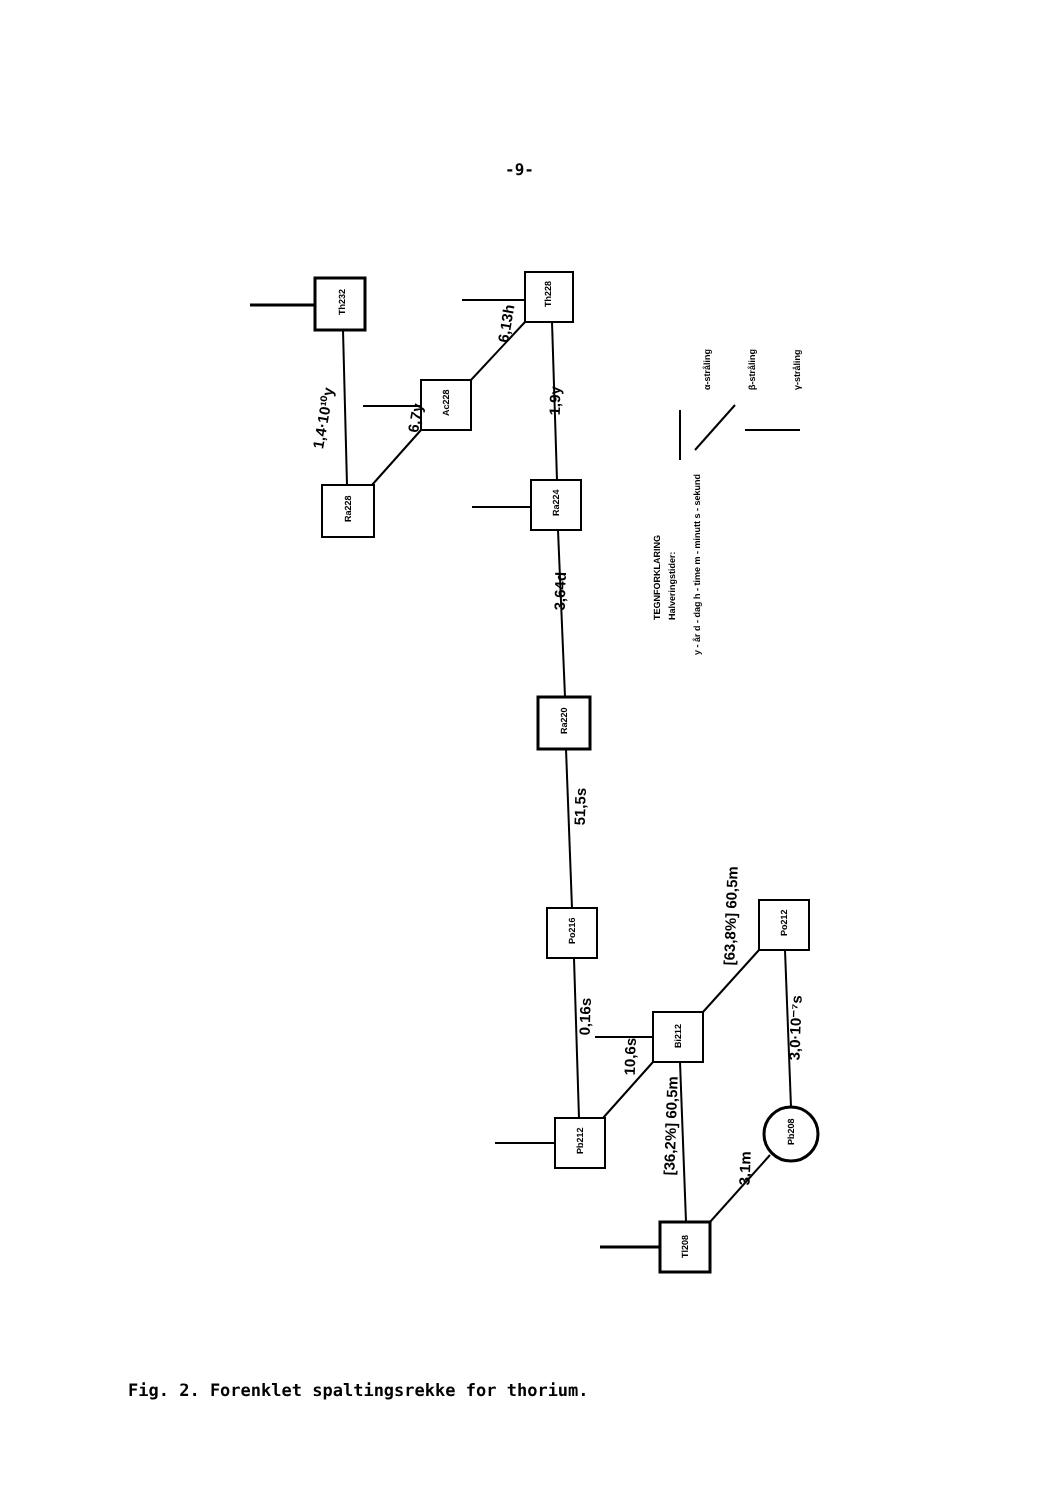-9-
Th232
Th228
Ac228
Ra228
Ra224
Ra220
Po216
Bi212
Po212
Pb212
Tl208
Pb208
1,4·10¹⁰y
6,7y
6,13h
1,9y
3,64d
51,5s
0,16s
10,6s
[63,8%] 60,5m
3,0·10⁻⁷s
[36,2%] 60,5m
3,1m
TEGNFORKLARING
Halveringstider:
y - år d - dag h - time m - minutt s - sekund
α-stråling
β-stråling
γ-stråling
Fig. 2. Forenklet spaltingsrekke for thorium.